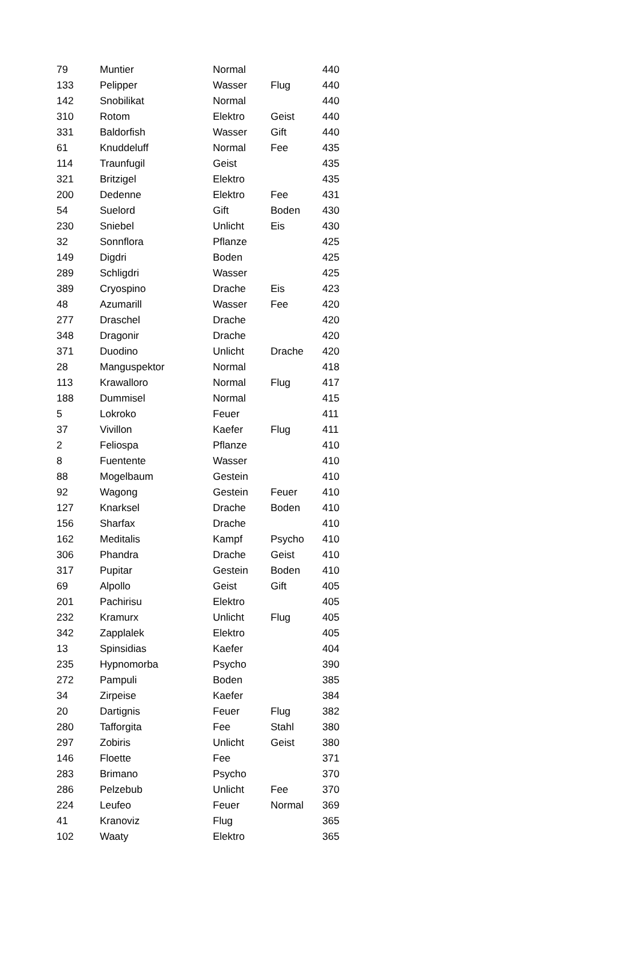| 79 | Muntier | Normal | | 440 |
| 133 | Pelipper | Wasser | Flug | 440 |
| 142 | Snobilikat | Normal | | 440 |
| 310 | Rotom | Elektro | Geist | 440 |
| 331 | Baldorfish | Wasser | Gift | 440 |
| 61 | Knuddeluff | Normal | Fee | 435 |
| 114 | Traunfugil | Geist | | 435 |
| 321 | Britzigel | Elektro | | 435 |
| 200 | Dedenne | Elektro | Fee | 431 |
| 54 | Suelord | Gift | Boden | 430 |
| 230 | Sniebel | Unlicht | Eis | 430 |
| 32 | Sonnflora | Pflanze | | 425 |
| 149 | Digdri | Boden | | 425 |
| 289 | Schligdri | Wasser | | 425 |
| 389 | Cryospino | Drache | Eis | 423 |
| 48 | Azumarill | Wasser | Fee | 420 |
| 277 | Draschel | Drache | | 420 |
| 348 | Dragonir | Drache | | 420 |
| 371 | Duodino | Unlicht | Drache | 420 |
| 28 | Manguspektor | Normal | | 418 |
| 113 | Krawalloro | Normal | Flug | 417 |
| 188 | Dummisel | Normal | | 415 |
| 5 | Lokroko | Feuer | | 411 |
| 37 | Vivillon | Kaefer | Flug | 411 |
| 2 | Feliospa | Pflanze | | 410 |
| 8 | Fuentente | Wasser | | 410 |
| 88 | Mogelbaum | Gestein | | 410 |
| 92 | Wagong | Gestein | Feuer | 410 |
| 127 | Knarksel | Drache | Boden | 410 |
| 156 | Sharfax | Drache | | 410 |
| 162 | Meditalis | Kampf | Psycho | 410 |
| 306 | Phandra | Drache | Geist | 410 |
| 317 | Pupitar | Gestein | Boden | 410 |
| 69 | Alpollo | Geist | Gift | 405 |
| 201 | Pachirisu | Elektro | | 405 |
| 232 | Kramurx | Unlicht | Flug | 405 |
| 342 | Zapplalek | Elektro | | 405 |
| 13 | Spinsidias | Kaefer | | 404 |
| 235 | Hypnomorba | Psycho | | 390 |
| 272 | Pampuli | Boden | | 385 |
| 34 | Zirpeise | Kaefer | | 384 |
| 20 | Dartignis | Feuer | Flug | 382 |
| 280 | Tafforgita | Fee | Stahl | 380 |
| 297 | Zobiris | Unlicht | Geist | 380 |
| 146 | Floette | Fee | | 371 |
| 283 | Brimano | Psycho | | 370 |
| 286 | Pelzebub | Unlicht | Fee | 370 |
| 224 | Leufeo | Feuer | Normal | 369 |
| 41 | Kranoviz | Flug | | 365 |
| 102 | Waaty | Elektro | | 365 |